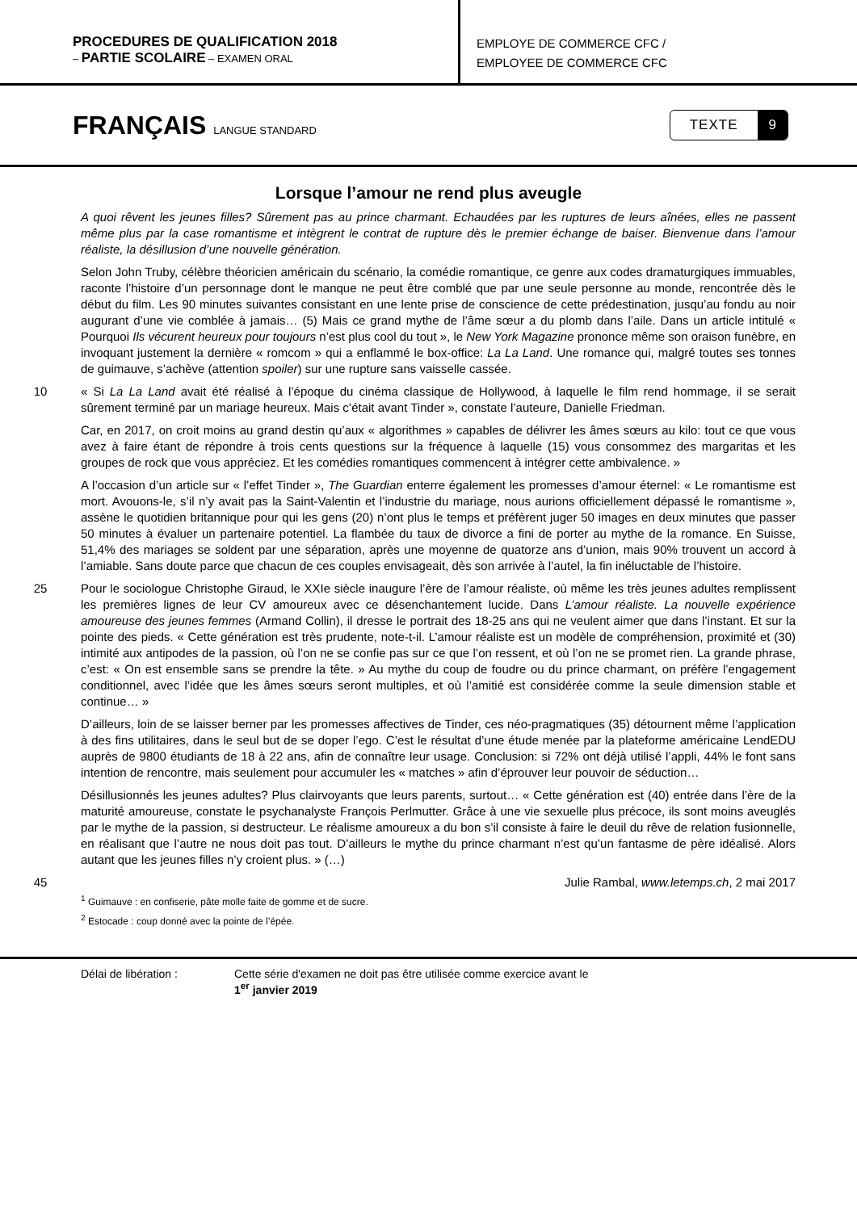PROCEDURES DE QUALIFICATION 2018
– PARTIE SCOLAIRE – EXAMEN ORAL
EMPLOYE DE COMMERCE CFC /
EMPLOYEE DE COMMERCE CFC
FRANÇAIS LANGUE STANDARD
TEXTE 9
Lorsque l’amour ne rend plus aveugle
A quoi rêvent les jeunes filles? Sûrement pas au prince charmant. Echaudées par les ruptures de leurs aînées, elles ne passent même plus par la case romantisme et intègrent le contrat de rupture dès le premier échange de baiser. Bienvenue dans l’amour réaliste, la désillusion d’une nouvelle génération.
Selon John Truby, célèbre théoricien américain du scénario, la comédie romantique, ce genre aux codes dramaturgiques immuables, raconte l’histoire d’un personnage dont le manque ne peut être comblé que par une seule personne au monde, rencontrée dès le début du film. Les 90 minutes suivantes consistant en une lente prise de conscience de cette prédestination, jusqu’au fondu au noir augurant d’une vie comblée à jamais… (5) Mais ce grand mythe de l’âme sœur a du plomb dans l’aile. Dans un article intitulé « Pourquoi Ils vécurent heureux pour toujours n’est plus cool du tout », le New York Magazine prononce même son oraison funèbre, en invoquant justement la dernière « romcom » qui a enflammé le box-office: La La Land. Une romance qui, malgré toutes ses tonnes de guimauve, s’achève (attention spoiler) sur une rupture sans vaisselle cassée.
10 « Si La La Land avait été réalisé à l’époque du cinéma classique de Hollywood, à laquelle le film rend hommage, il se serait sûrement terminé par un mariage heureux. Mais c’était avant Tinder », constate l’auteure, Danielle Friedman.
Car, en 2017, on croit moins au grand destin qu’aux « algorithmes » capables de délivrer les âmes sœurs au kilo: tout ce que vous avez à faire étant de répondre à trois cents questions sur la fréquence à laquelle (15) vous consommez des margaritas et les groupes de rock que vous appréciez. Et les comédies romantiques commencent à intégrer cette ambivalence. »
A l’occasion d’un article sur « l’effet Tinder », The Guardian enterre également les promesses d’amour éternel: « Le romantisme est mort. Avouons-le, s’il n’y avait pas la Saint-Valentin et l’industrie du mariage, nous aurions officiellement dépassé le romantisme », assène le quotidien britannique pour qui les gens (20) n’ont plus le temps et préfèrent juger 50 images en deux minutes que passer 50 minutes à évaluer un partenaire potentiel. La flambée du taux de divorce a fini de porter au mythe de la romance. En Suisse, 51,4% des mariages se soldent par une séparation, après une moyenne de quatorze ans d’union, mais 90% trouvent un accord à l’amiable. Sans doute parce que chacun de ces couples envisageait, dès son arrivée à l’autel, la fin inéluctable de l’histoire.
25 Pour le sociologue Christophe Giraud, le XXIe siècle inaugure l’ère de l’amour réaliste, où même les très jeunes adultes remplissent les premières lignes de leur CV amoureux avec ce désenchantement lucide. Dans L’amour réaliste. La nouvelle expérience amoureuse des jeunes femmes (Armand Collin), il dresse le portrait des 18-25 ans qui ne veulent aimer que dans l’instant. Et sur la pointe des pieds. « Cette génération est très prudente, note-t-il. L’amour réaliste est un modèle de compréhension, proximité et (30) intimité aux antipodes de la passion, où l’on ne se confie pas sur ce que l’on ressent, et où l’on ne se promet rien. La grande phrase, c’est: « On est ensemble sans se prendre la tête. » Au mythe du coup de foudre ou du prince charmant, on préfère l’engagement conditionnel, avec l’idée que les âmes sœurs seront multiples, et où l’amitié est considérée comme la seule dimension stable et continue… »
D’ailleurs, loin de se laisser berner par les promesses affectives de Tinder, ces néo-pragmatiques (35) détournent même l’application à des fins utilitaires, dans le seul but de se doper l’ego. C’est le résultat d’une étude menée par la plateforme américaine LendEDU auprès de 9800 étudiants de 18 à 22 ans, afin de connaître leur usage. Conclusion: si 72% ont déjà utilisé l’appli, 44% le font sans intention de rencontre, mais seulement pour accumuler les « matches » afin d’éprouver leur pouvoir de séduction…
Désillusionnés les jeunes adultes? Plus clairvoyants que leurs parents, surtout… « Cette génération est (40) entrée dans l’ère de la maturité amoureuse, constate le psychanalyste François Perlmutter. Grâce à une vie sexuelle plus précoce, ils sont moins aveuglés par le mythe de la passion, si destructeur. Le réalisme amoureux a du bon s’il consiste à faire le deuil du rêve de relation fusionnelle, en réalisant que l’autre ne nous doit pas tout. D’ailleurs le mythe du prince charmant n’est qu’un fantasme de père idéalisé. Alors autant que les jeunes filles n’y croient plus. » (…)
45 Julie Rambal, www.letemps.ch, 2 mai 2017
<sup>1</sup> Guimauve : en confiserie, pâte molle faite de gomme et de sucre.
<sup>2</sup> Estocade : coup donné avec la pointe de l’épée.
Délai de libération : Cette série d'examen ne doit pas être utilisée comme exercice avant le
1<sup>er</sup> janvier 2019